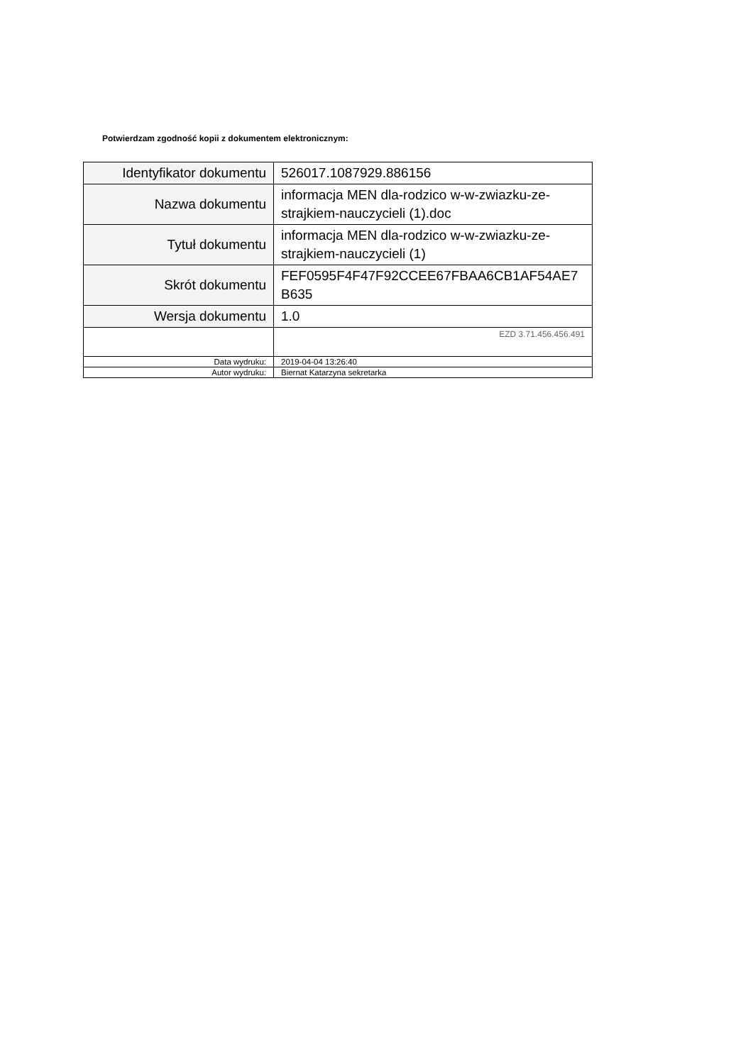Potwierdzam zgodność kopii z dokumentem elektronicznym:
| Identyfikator dokumentu | 526017.1087929.886156 |
| Nazwa dokumentu | informacja MEN dla-rodzico w-w-zwiazku-ze-strajkiem-nauczycieli (1).doc |
| Tytuł dokumentu | informacja MEN dla-rodzico w-w-zwiazku-ze-strajkiem-nauczycieli (1) |
| Skrót dokumentu | FEF0595F4F47F92CCEE67FBAA6CB1AF54AE7B635 |
| Wersja dokumentu | 1.0 |
| | EZD 3.71.456.456.491 |
| Data wydruku: | 2019-04-04 13:26:40 |
| Autor wydruku: | Biernat Katarzyna sekretarka |